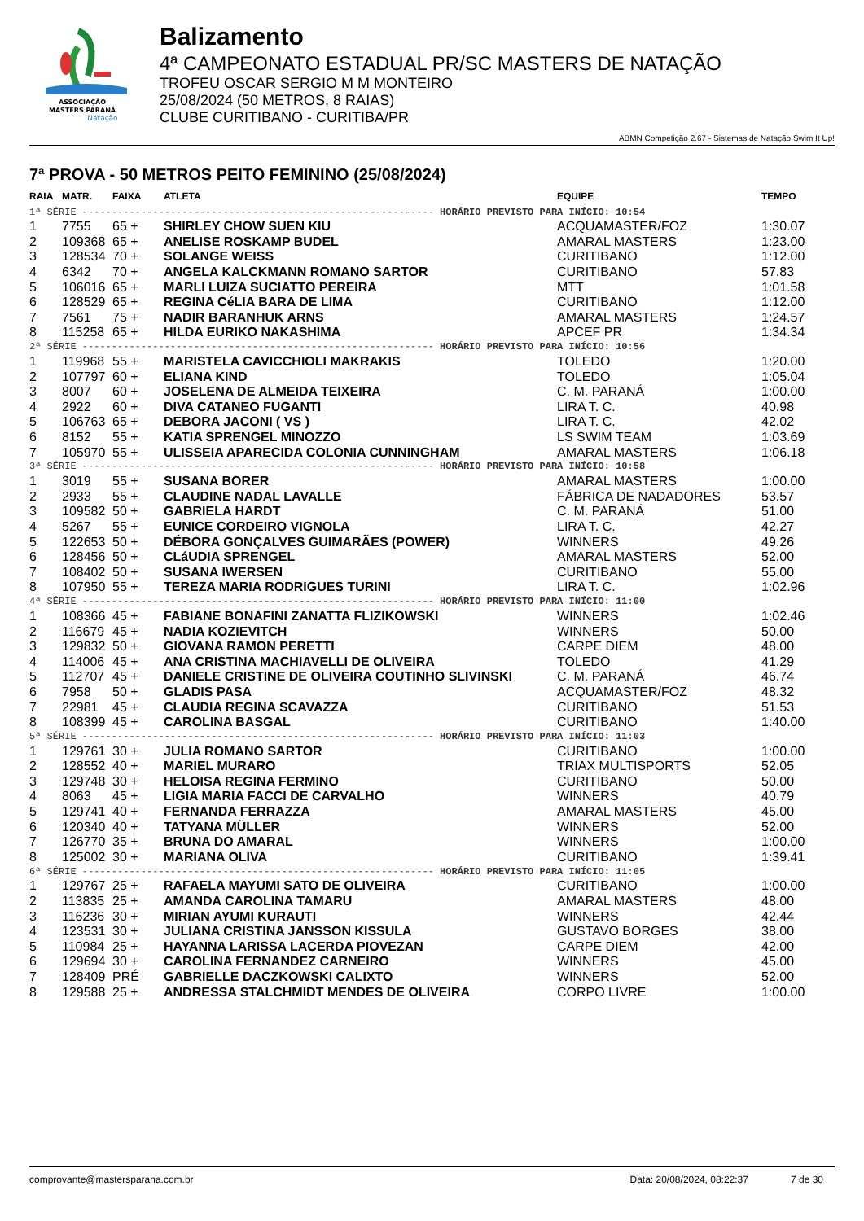ASSOCIAÇÃO
MASTERS PARANÁ
Natação
Balizamento
4ª CAMPEONATO ESTADUAL PR/SC MASTERS DE NATAÇÃO
TROFEU OSCAR SERGIO M M MONTEIRO
25/08/2024 (50 METROS, 8 RAIAS)
CLUBE CURITIBANO - CURITIBA/PR
ABMN Competição 2.67 - Sistemas de Natação Swim It Up!
7ª PROVA - 50 METROS PEITO FEMININO (25/08/2024)
| RAIA | MATR. | FAIXA | ATLETA | EQUIPE | TEMPO |
| --- | --- | --- | --- | --- | --- |
| 1ª SÉRIE ------------------------------------------------------------ HORÁRIO PREVISTO PARA INÍCIO: 10:54 | | | | | |
| 1 | 7755 | 65 + | SHIRLEY CHOW SUEN KIU | ACQUAMASTER/FOZ | 1:30.07 |
| 2 | 109368 | 65 + | ANELISE ROSKAMP BUDEL | AMARAL MASTERS | 1:23.00 |
| 3 | 128534 | 70 + | SOLANGE WEISS | CURITIBANO | 1:12.00 |
| 4 | 6342 | 70 + | ANGELA KALCKMANN ROMANO SARTOR | CURITIBANO | 57.83 |
| 5 | 106016 | 65 + | MARLI LUIZA SUCIATTO PEREIRA | MTT | 1:01.58 |
| 6 | 128529 | 65 + | REGINA CéLIA BARA DE LIMA | CURITIBANO | 1:12.00 |
| 7 | 7561 | 75 + | NADIR BARANHUK ARNS | AMARAL MASTERS | 1:24.57 |
| 8 | 115258 | 65 + | HILDA EURIKO NAKASHIMA | APCEF PR | 1:34.34 |
| 2ª SÉRIE ------------------------------------------------------------ HORÁRIO PREVISTO PARA INÍCIO: 10:56 | | | | | |
| 1 | 119968 | 55 + | MARISTELA CAVICCHIOLI MAKRAKIS | TOLEDO | 1:20.00 |
| 2 | 107797 | 60 + | ELIANA KIND | TOLEDO | 1:05.04 |
| 3 | 8007 | 60 + | JOSELENA DE ALMEIDA TEIXEIRA | C. M. PARANÁ | 1:00.00 |
| 4 | 2922 | 60 + | DIVA CATANEO FUGANTI | LIRA T. C. | 40.98 |
| 5 | 106763 | 65 + | DEBORA JACONI ( VS ) | LIRA T. C. | 42.02 |
| 6 | 8152 | 55 + | KATIA SPRENGEL MINOZZO | LS SWIM TEAM | 1:03.69 |
| 7 | 105970 | 55 + | ULISSEIA APARECIDA COLONIA CUNNINGHAM | AMARAL MASTERS | 1:06.18 |
| 3ª SÉRIE ------------------------------------------------------------ HORÁRIO PREVISTO PARA INÍCIO: 10:58 | | | | | |
| 1 | 3019 | 55 + | SUSANA BORER | AMARAL MASTERS | 1:00.00 |
| 2 | 2933 | 55 + | CLAUDINE NADAL LAVALLE | FÁBRICA DE NADADORES | 53.57 |
| 3 | 109582 | 50 + | GABRIELA HARDT | C. M. PARANÁ | 51.00 |
| 4 | 5267 | 55 + | EUNICE CORDEIRO VIGNOLA | LIRA T. C. | 42.27 |
| 5 | 122653 | 50 + | DÉBORA GONÇALVES GUIMARÃES (POWER) | WINNERS | 49.26 |
| 6 | 128456 | 50 + | CLáUDIA SPRENGEL | AMARAL MASTERS | 52.00 |
| 7 | 108402 | 50 + | SUSANA IWERSEN | CURITIBANO | 55.00 |
| 8 | 107950 | 55 + | TEREZA MARIA RODRIGUES TURINI | LIRA T. C. | 1:02.96 |
| 4ª SÉRIE ------------------------------------------------------------ HORÁRIO PREVISTO PARA INÍCIO: 11:00 | | | | | |
| 1 | 108366 | 45 + | FABIANE BONAFINI ZANATTA FLIZIKOWSKI | WINNERS | 1:02.46 |
| 2 | 116679 | 45 + | NADIA KOZIEVITCH | WINNERS | 50.00 |
| 3 | 129832 | 50 + | GIOVANA RAMON PERETTI | CARPE DIEM | 48.00 |
| 4 | 114006 | 45 + | ANA CRISTINA MACHIAVELLI DE OLIVEIRA | TOLEDO | 41.29 |
| 5 | 112707 | 45 + | DANIELE CRISTINE DE OLIVEIRA COUTINHO SLIVINSKI | C. M. PARANÁ | 46.74 |
| 6 | 7958 | 50 + | GLADIS PASA | ACQUAMASTER/FOZ | 48.32 |
| 7 | 22981 | 45 + | CLAUDIA REGINA SCAVAZZA | CURITIBANO | 51.53 |
| 8 | 108399 | 45 + | CAROLINA BASGAL | CURITIBANO | 1:40.00 |
| 5ª SÉRIE ------------------------------------------------------------ HORÁRIO PREVISTO PARA INÍCIO: 11:03 | | | | | |
| 1 | 129761 | 30 + | JULIA ROMANO SARTOR | CURITIBANO | 1:00.00 |
| 2 | 128552 | 40 + | MARIEL MURARO | TRIAX MULTISPORTS | 52.05 |
| 3 | 129748 | 30 + | HELOISA REGINA FERMINO | CURITIBANO | 50.00 |
| 4 | 8063 | 45 + | LIGIA MARIA FACCI DE CARVALHO | WINNERS | 40.79 |
| 5 | 129741 | 40 + | FERNANDA FERRAZZA | AMARAL MASTERS | 45.00 |
| 6 | 120340 | 40 + | TATYANA MÜLLER | WINNERS | 52.00 |
| 7 | 126770 | 35 + | BRUNA DO AMARAL | WINNERS | 1:00.00 |
| 8 | 125002 | 30 + | MARIANA OLIVA | CURITIBANO | 1:39.41 |
| 6ª SÉRIE ------------------------------------------------------------ HORÁRIO PREVISTO PARA INÍCIO: 11:05 | | | | | |
| 1 | 129767 | 25 + | RAFAELA MAYUMI SATO DE OLIVEIRA | CURITIBANO | 1:00.00 |
| 2 | 113835 | 25 + | AMANDA CAROLINA TAMARU | AMARAL MASTERS | 48.00 |
| 3 | 116236 | 30 + | MIRIAN AYUMI KURAUTI | WINNERS | 42.44 |
| 4 | 123531 | 30 + | JULIANA CRISTINA JANSSON KISSULA | GUSTAVO BORGES | 38.00 |
| 5 | 110984 | 25 + | HAYANNA LARISSA LACERDA PIOVEZAN | CARPE DIEM | 42.00 |
| 6 | 129694 | 30 + | CAROLINA FERNANDEZ CARNEIRO | WINNERS | 45.00 |
| 7 | 128409 | PRÉ | GABRIELLE DACZKOWSKI CALIXTO | WINNERS | 52.00 |
| 8 | 129588 | 25 + | ANDRESSA STALCHMIDT MENDES DE OLIVEIRA | CORPO LIVRE | 1:00.00 |
comprovante@mastersparana.com.br Data: 20/08/2024, 08:22:37 7 de 30